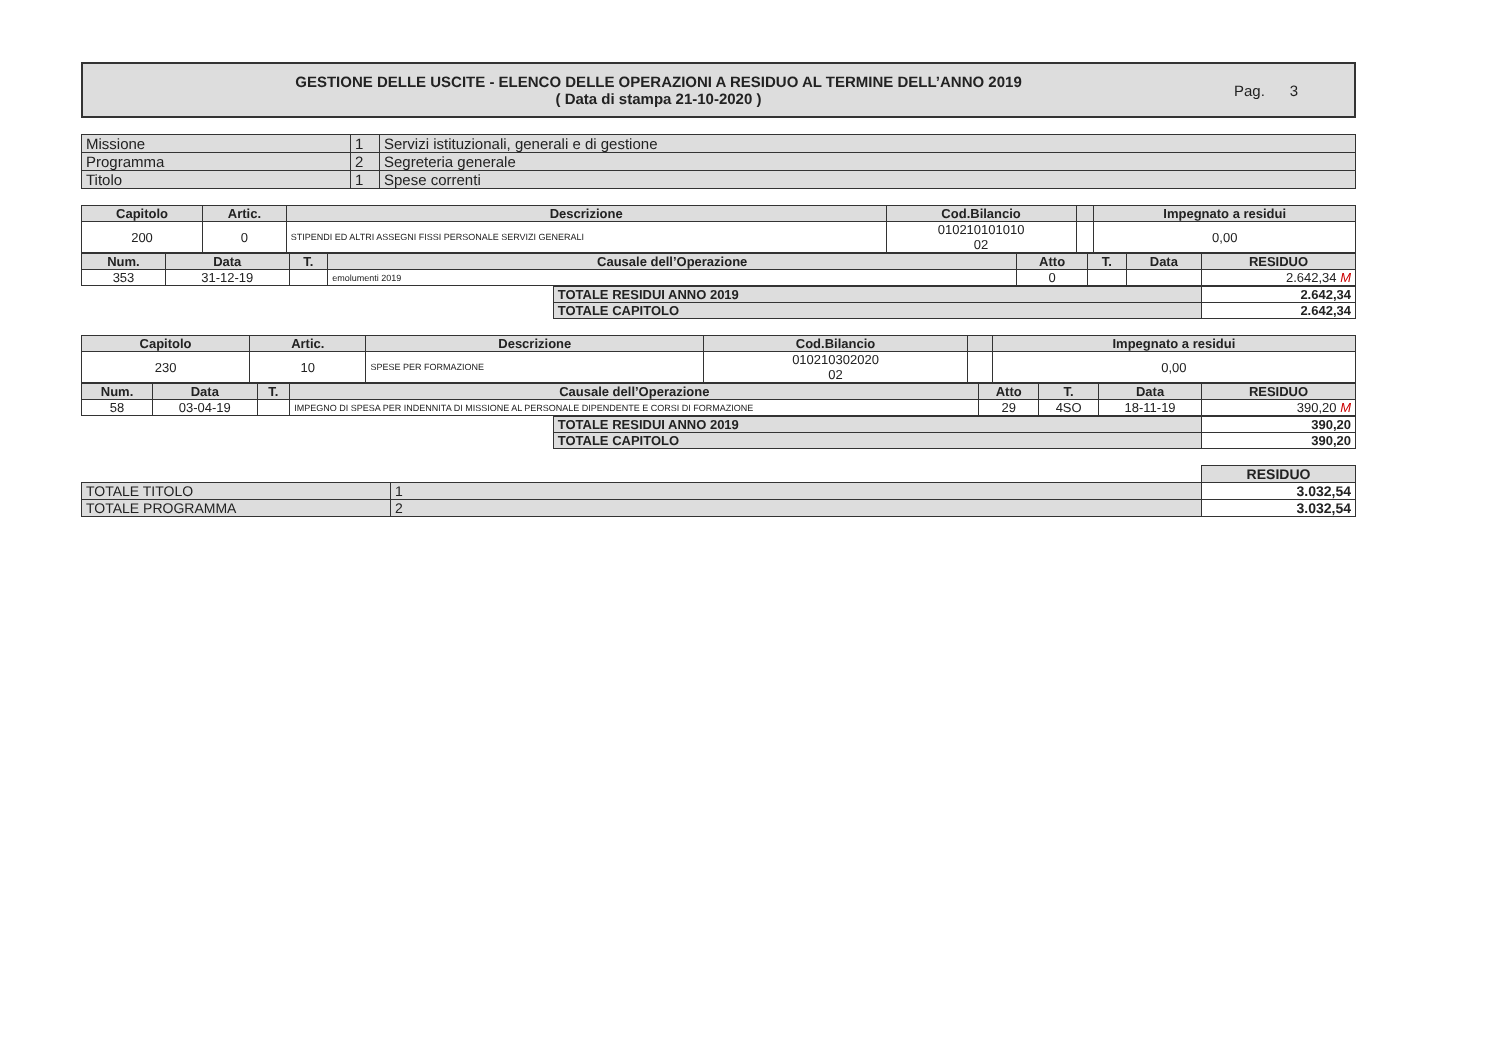GESTIONE DELLE USCITE - ELENCO DELLE OPERAZIONI A RESIDUO AL TERMINE DELL’ANNO 2019
( Data di stampa 21-10-2020 )
Pag. 3
| Missione | 1 | Servizi istituzionali, generali e di gestione |
| Programma | 2 | Segreteria generale |
| Titolo | 1 | Spese correnti |
| Capitolo | Artic. | Descrizione | Cod.Bilancio | | Impegnato a residui |
| --- | --- | --- | --- | --- | --- |
| 200 | 0 | STIPENDI ED ALTRI ASSEGNI FISSI PERSONALE SERVIZI GENERALI | 010210101010 02 | | 0,00 |
| Num. | Data | T. | Causale dell’Operazione | Atto | T. | Data | RESIDUO |
| --- | --- | --- | --- | --- | --- | --- | --- |
| 353 | 31-12-19 | | emolumenti 2019 | 0 | | | 2.642,34 M |
| TOTALE RESIDUI ANNO 2019 | 2.642,34 |
| TOTALE CAPITOLO | 2.642,34 |
| Capitolo | Artic. | Descrizione | Cod.Bilancio | | Impegnato a residui |
| --- | --- | --- | --- | --- | --- |
| 230 | 10 | SPESE PER FORMAZIONE | 010210302020 02 | | 0,00 |
| Num. | Data | T. | Causale dell’Operazione | Atto | T. | Data | RESIDUO |
| --- | --- | --- | --- | --- | --- | --- | --- |
| 58 | 03-04-19 | | IMPEGNO DI SPESA PER INDENNITA DI MISSIONE AL PERSONALE DIPENDENTE E CORSI DI FORMAZIONE | 29 | 4SO | 18-11-19 | 390,20 M |
| TOTALE RESIDUI ANNO 2019 | 390,20 |
| TOTALE CAPITOLO | 390,20 |
| | | RESIDUO |
| TOTALE TITOLO | 1 | 3.032,54 |
| TOTALE PROGRAMMA | 2 | 3.032,54 |